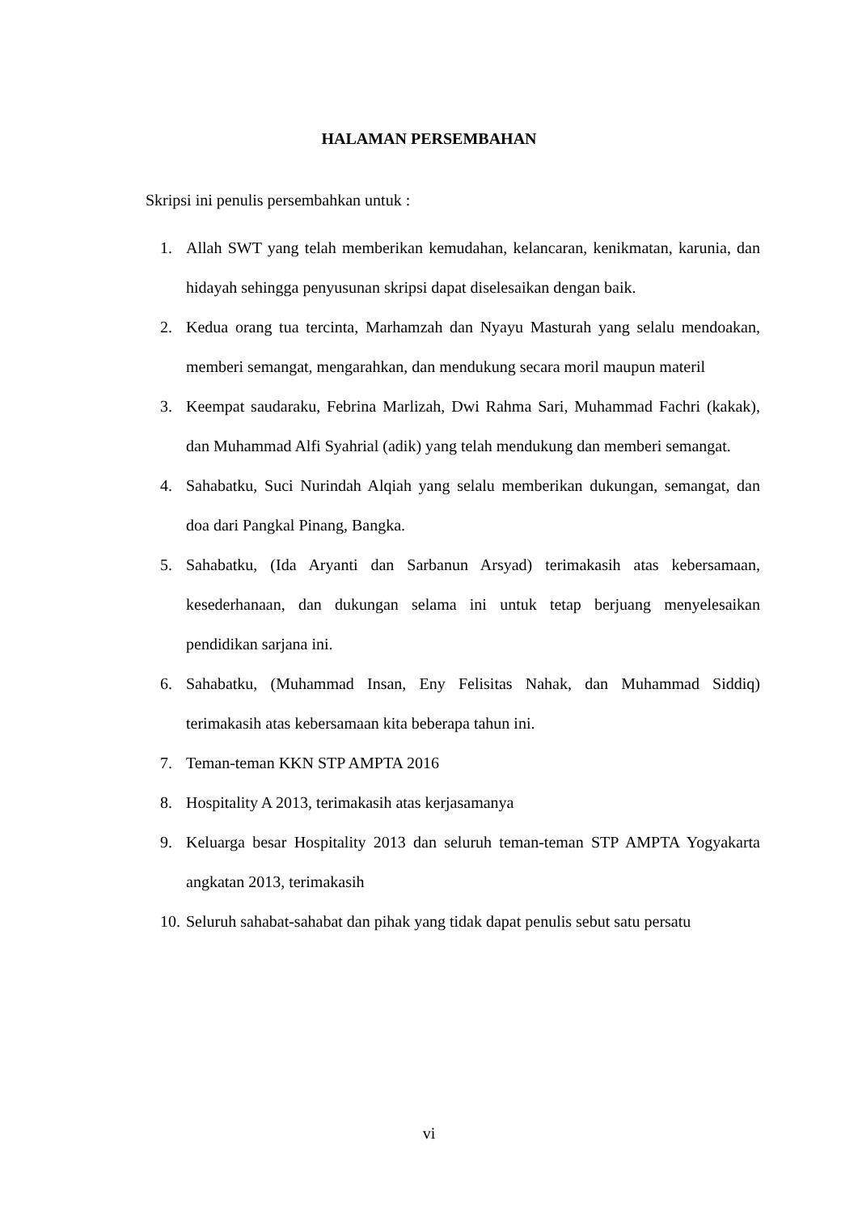HALAMAN PERSEMBAHAN
Skripsi ini penulis persembahkan untuk :
1. Allah SWT yang telah memberikan kemudahan, kelancaran, kenikmatan, karunia, dan hidayah sehingga penyusunan skripsi dapat diselesaikan dengan baik.
2. Kedua orang tua tercinta, Marhamzah dan Nyayu Masturah yang selalu mendoakan, memberi semangat, mengarahkan, dan mendukung secara moril maupun materil
3. Keempat saudaraku, Febrina Marlizah, Dwi Rahma Sari, Muhammad Fachri (kakak), dan Muhammad Alfi Syahrial (adik) yang telah mendukung dan memberi semangat.
4. Sahabatku, Suci Nurindah Alqiah yang selalu memberikan dukungan, semangat, dan doa dari Pangkal Pinang, Bangka.
5. Sahabatku, (Ida Aryanti dan Sarbanun Arsyad) terimakasih atas kebersamaan, kesederhanaan, dan dukungan selama ini untuk tetap berjuang menyelesaikan pendidikan sarjana ini.
6. Sahabatku, (Muhammad Insan, Eny Felisitas Nahak, dan Muhammad Siddiq) terimakasih atas kebersamaan kita beberapa tahun ini.
7. Teman-teman KKN STP AMPTA 2016
8. Hospitality A 2013, terimakasih atas kerjasamanya
9. Keluarga besar Hospitality 2013 dan seluruh teman-teman STP AMPTA Yogyakarta angkatan 2013, terimakasih
10. Seluruh sahabat-sahabat dan pihak yang tidak dapat penulis sebut satu persatu
vi